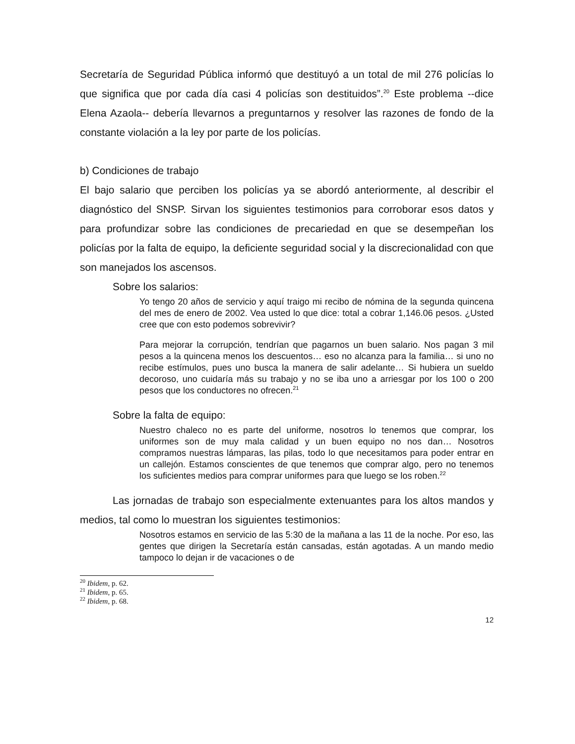Secretaría de Seguridad Pública informó que destituyó a un total de mil 276 policías lo que significa que por cada día casi 4 policías son destituidos”.<sup>20</sup> Este problema --dice Elena Azaola-- debería llevarnos a preguntarnos y resolver las razones de fondo de la constante violación a la ley por parte de los policías.
b) Condiciones de trabajo
El bajo salario que perciben los policías ya se abordó anteriormente, al describir el diagnóstico del SNSP. Sirvan los siguientes testimonios para corroborar esos datos y para profundizar sobre las condiciones de precariedad en que se desempeñan los policías por la falta de equipo, la deficiente seguridad social y la discrecionalidad con que son manejados los ascensos.
Sobre los salarios:
Yo tengo 20 años de servicio y aquí traigo mi recibo de nómina de la segunda quincena del mes de enero de 2002. Vea usted lo que dice: total a cobrar 1,146.06 pesos. ¿Usted cree que con esto podemos sobrevivir?
Para mejorar la corrupción, tendrían que pagarnos un buen salario. Nos pagan 3 mil pesos a la quincena menos los descuentos… eso no alcanza para la familia… si uno no recibe estímulos, pues uno busca la manera de salir adelante… Si hubiera un sueldo decoroso, uno cuidaría más su trabajo y no se iba uno a arriesgar por los 100 o 200 pesos que los conductores no ofrecen.<sup>21</sup>
Sobre la falta de equipo:
Nuestro chaleco no es parte del uniforme, nosotros lo tenemos que comprar, los uniformes son de muy mala calidad y un buen equipo no nos dan… Nosotros compramos nuestras lámparas, las pilas, todo lo que necesitamos para poder entrar en un callejón. Estamos conscientes de que tenemos que comprar algo, pero no tenemos los suficientes medios para comprar uniformes para que luego se los roben.<sup>22</sup>
Las jornadas de trabajo son especialmente extenuantes para los altos mandos y medios, tal como lo muestran los siguientes testimonios:
Nosotros estamos en servicio de las 5:30 de la mañana a las 11 de la noche. Por eso, las gentes que dirigen la Secretaría están cansadas, están agotadas. A un mando medio tampoco lo dejan ir de vacaciones o de
<sup>20</sup> Ibidem, p. 62.
<sup>21</sup> Ibidem, p. 65.
<sup>22</sup> Ibidem, p. 68.
12